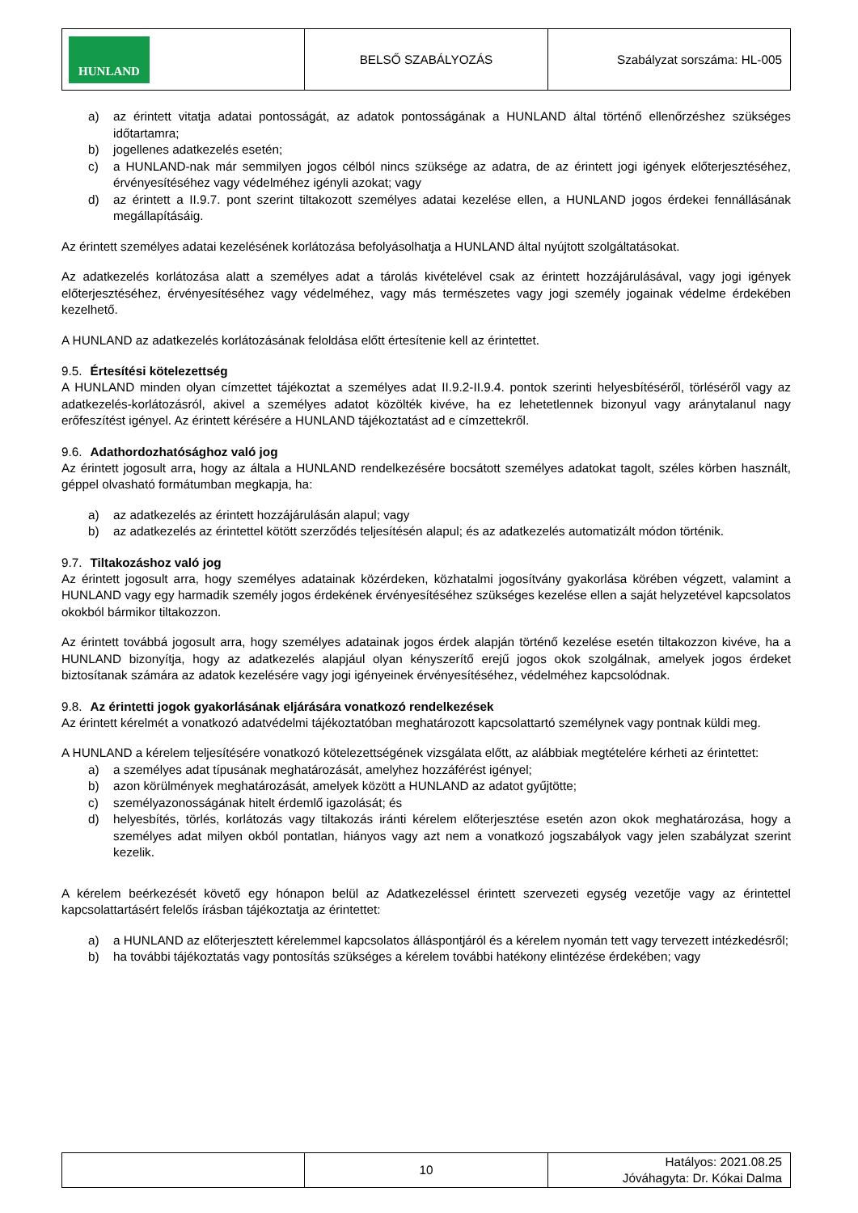| HUNLAND | BELSŐ SZABÁLYOZÁS | Szabályzat sorszáma: HL-005 |
a) az érintett vitatja adatai pontosságát, az adatok pontosságának a HUNLAND által történő ellenőrzéshez szükséges időtartamra;
b) jogellenes adatkezelés esetén;
c) a HUNLAND-nak már semmilyen jogos célból nincs szüksége az adatra, de az érintett jogi igények előterjesztéséhez, érvényesítéséhez vagy védelméhez igényli azokat; vagy
d) az érintett a II.9.7. pont szerint tiltakozott személyes adatai kezelése ellen, a HUNLAND jogos érdekei fennállásának megállapításáig.
Az érintett személyes adatai kezelésének korlátozása befolyásolhatja a HUNLAND által nyújtott szolgáltatásokat.
Az adatkezelés korlátozása alatt a személyes adat a tárolás kivételével csak az érintett hozzájárulásával, vagy jogi igények előterjesztéséhez, érvényesítéséhez vagy védelméhez, vagy más természetes vagy jogi személy jogainak védelme érdekében kezelhető.
A HUNLAND az adatkezelés korlátozásának feloldása előtt értesítenie kell az érintettet.
9.5. Értesítési kötelezettség
A HUNLAND minden olyan címzettet tájékoztat a személyes adat II.9.2-II.9.4. pontok szerinti helyesbítéséről, törléséről vagy az adatkezelés-korlátozásról, akivel a személyes adatot közölték kivéve, ha ez lehetetlennek bizonyul vagy aránytalanul nagy erőfeszítést igényel. Az érintett kérésére a HUNLAND tájékoztatást ad e címzettekről.
9.6. Adathordozhatósághoz való jog
Az érintett jogosult arra, hogy az általa a HUNLAND rendelkezésére bocsátott személyes adatokat tagolt, széles körben használt, géppel olvasható formátumban megkapja, ha:
a) az adatkezelés az érintett hozzájárulásán alapul; vagy
b) az adatkezelés az érintettel kötött szerződés teljesítésén alapul; és az adatkezelés automatizált módon történik.
9.7. Tiltakozáshoz való jog
Az érintett jogosult arra, hogy személyes adatainak közérdeken, közhatalmi jogosítvány gyakorlása körében végzett, valamint a HUNLAND vagy egy harmadik személy jogos érdekének érvényesítéséhez szükséges kezelése ellen a saját helyzetével kapcsolatos okokból bármikor tiltakozzon.
Az érintett továbbá jogosult arra, hogy személyes adatainak jogos érdek alapján történő kezelése esetén tiltakozzon kivéve, ha a HUNLAND bizonyítja, hogy az adatkezelés alapjául olyan kényszerítő erejű jogos okok szolgálnak, amelyek jogos érdeket biztosítanak számára az adatok kezelésére vagy jogi igényeinek érvényesítéséhez, védelméhez kapcsolódnak.
9.8. Az érintetti jogok gyakorlásának eljárására vonatkozó rendelkezések
Az érintett kérelmét a vonatkozó adatvédelmi tájékoztatóban meghatározott kapcsolattartó személynek vagy pontnak küldi meg.
A HUNLAND a kérelem teljesítésére vonatkozó kötelezettségének vizsgálata előtt, az alábbiak megtételére kérheti az érintettet:
a) a személyes adat típusának meghatározását, amelyhez hozzáférést igényel;
b) azon körülmények meghatározását, amelyek között a HUNLAND az adatot gyűjtötte;
c) személyazonosságának hitelt érdemlő igazolását; és
d) helyesbítés, törlés, korlátozás vagy tiltakozás iránti kérelem előterjesztése esetén azon okok meghatározása, hogy a személyes adat milyen okból pontatlan, hiányos vagy azt nem a vonatkozó jogszabályok vagy jelen szabályzat szerint kezelik.
A kérelem beérkezését követő egy hónapon belül az Adatkezeléssel érintett szervezeti egység vezetője vagy az érintettel kapcsolattartásért felelős írásban tájékoztatja az érintettet:
a) a HUNLAND az előterjesztett kérelemmel kapcsolatos álláspontjáról és a kérelem nyomán tett vagy tervezett intézkedésről;
b) ha további tájékoztatás vagy pontosítás szükséges a kérelem további hatékony elintézése érdekében; vagy
| | 10 | Hatályos: 2021.08.25 Jóváhagyta: Dr. Kókai Dalma |